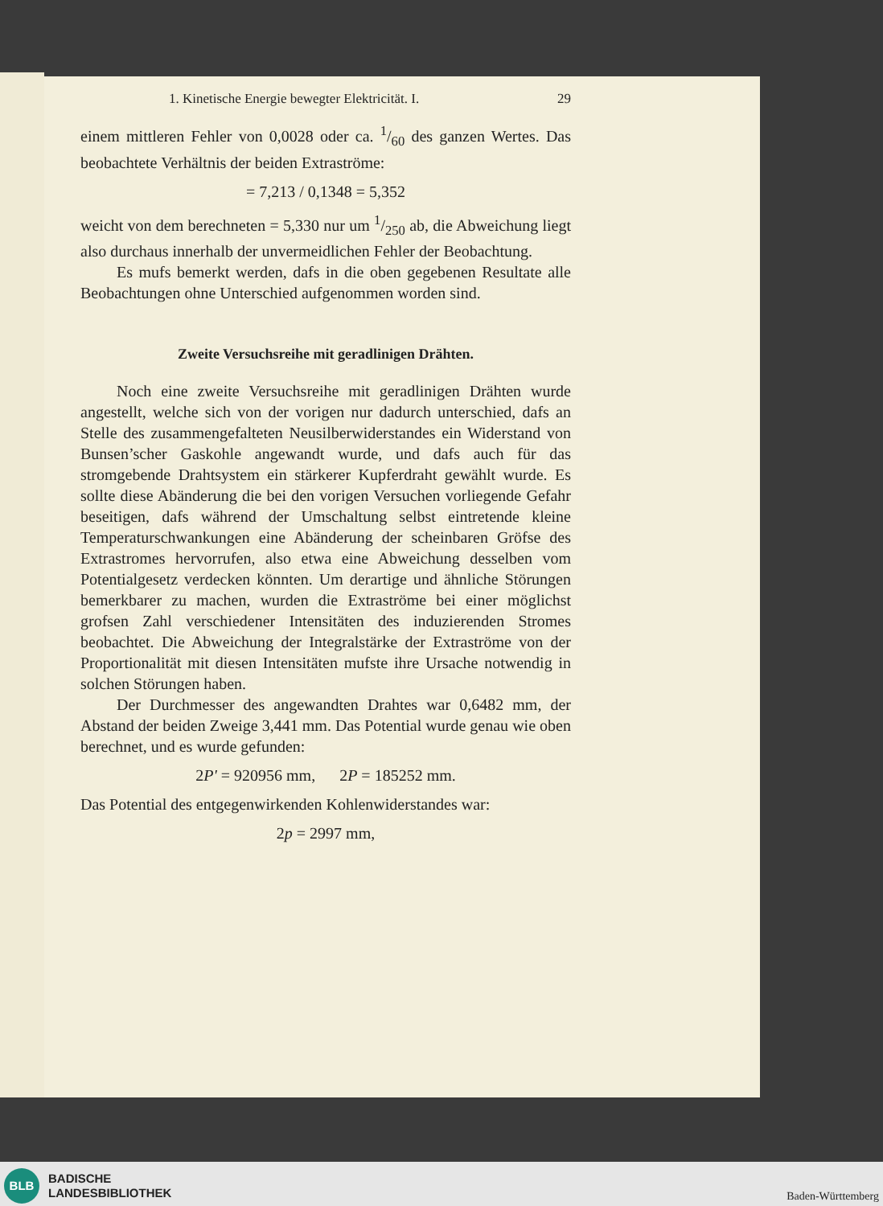1. Kinetische Energie bewegter Elektricität. I. 29
einem mittleren Fehler von 0,0028 oder ca. 1/60 des ganzen Wertes. Das beobachtete Verhältnis der beiden Extraströme:
= 7,213 / 0,1348 = 5,352
weicht von dem berechneten = 5,330 nur um 1/250 ab, die Abweichung liegt also durchaus innerhalb der unvermeidlichen Fehler der Beobachtung.
Es mufs bemerkt werden, dafs in die oben gegebenen Resultate alle Beobachtungen ohne Unterschied aufgenommen worden sind.
Zweite Versuchsreihe mit geradlinigen Drähten.
Noch eine zweite Versuchsreihe mit geradlinigen Drähten wurde angestellt, welche sich von der vorigen nur dadurch unterschied, dafs an Stelle des zusammengefalteten Neusilberwiderstandes ein Widerstand von Bunsen’scher Gaskohle angewandt wurde, und dafs auch für das stromgebende Drahtsystem ein stärkerer Kupferdraht gewählt wurde. Es sollte diese Abänderung die bei den vorigen Versuchen vorliegende Gefahr beseitigen, dafs während der Umschaltung selbst eintretende kleine Temperaturschwankungen eine Abänderung der scheinbaren Gröfse des Extrastromes hervorrufen, also etwa eine Abweichung desselben vom Potentialgesetz verdecken könnten. Um derartige und ähnliche Störungen bemerkbarer zu machen, wurden die Extraströme bei einer möglichst grofsen Zahl verschiedener Intensitäten des induzierenden Stromes beobachtet. Die Abweichung der Integralstärke der Extraströme von der Proportionalität mit diesen Intensitäten mufste ihre Ursache notwendig in solchen Störungen haben.
Der Durchmesser des angewandten Drahtes war 0,6482 mm, der Abstand der beiden Zweige 3,441 mm. Das Potential wurde genau wie oben berechnet, und es wurde gefunden:
2P' = 920956 mm, 2P = 185252 mm.
Das Potential des entgegenwirkenden Kohlenwiderstandes war:
2p = 2997 mm,
BLB
BADISCHE
LANDESBIBLIOTHEK
Baden-Württemberg